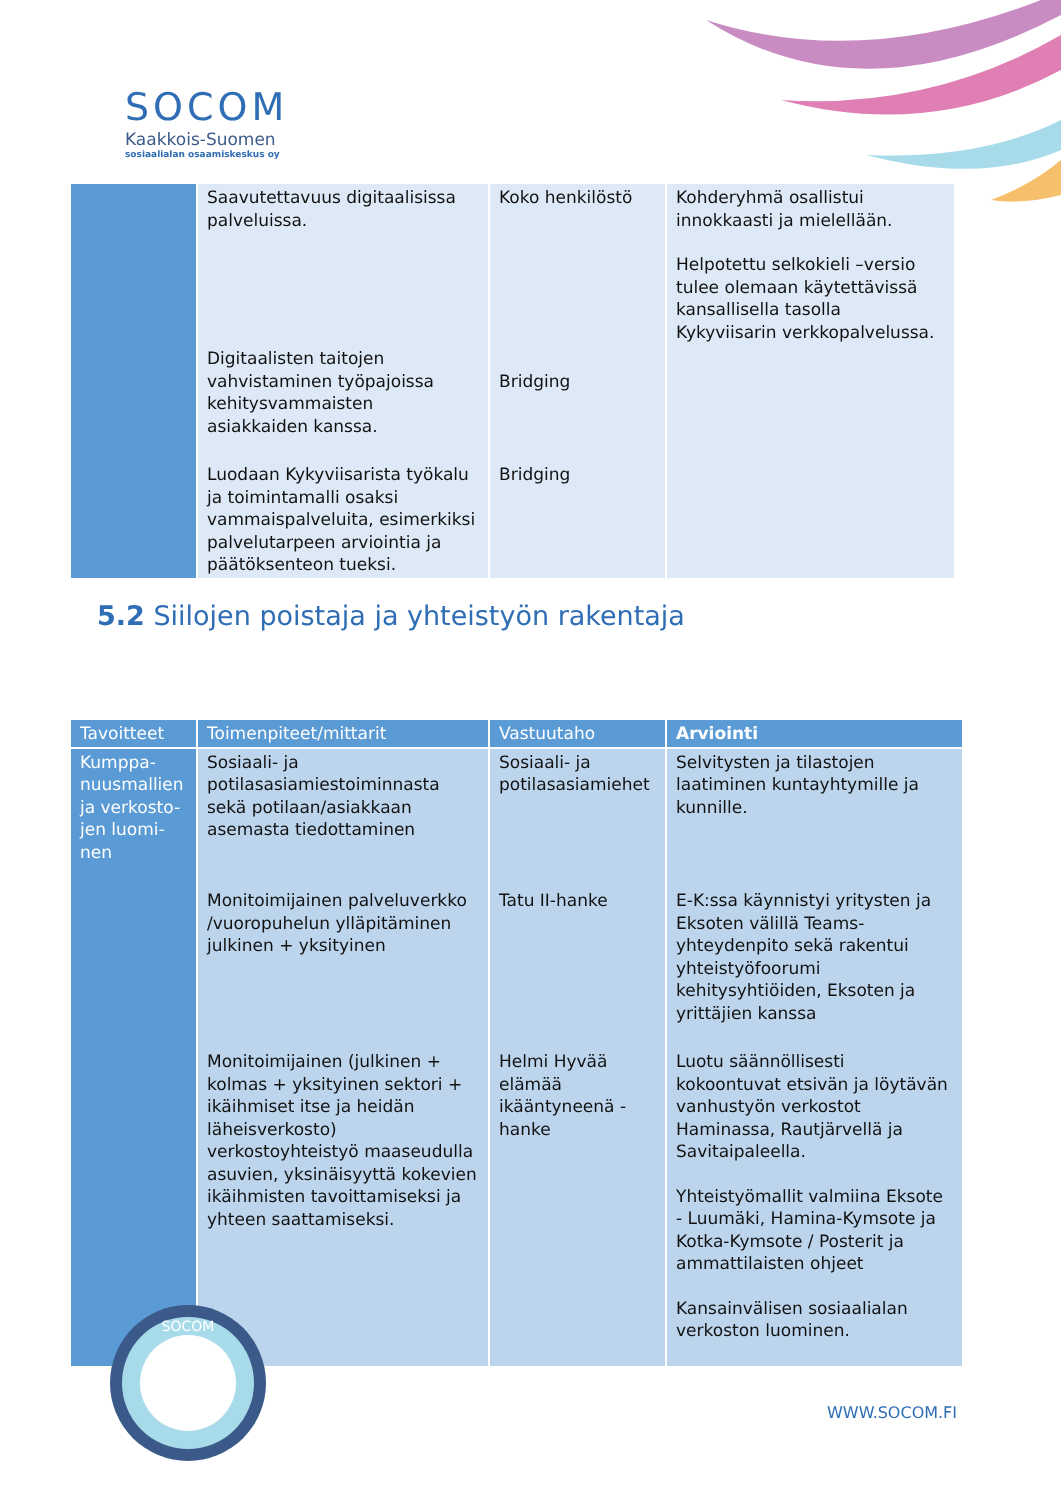SOCOM
Kaakkois-Suomen
sosiaalialan osaamiskeskus oy
| | Saavutettavuus digitaalisissa palveluissa. | Koko henkilöstö | Kohderyhmä osallistui innokkaasti ja mielellään. Helpotettu selkokieli –versio tulee olemaan käytettävissä kansallisella tasolla Kykyviisarin verkkopalvelussa. |
| | Digitaalisten taitojen vahvistaminen työpajoissa kehitysvammaisten asiakkaiden kanssa. | Bridging | |
| | Luodaan Kykyviisarista työkalu ja toimintamalli osaksi vammaispalveluita, esimerkiksi palvelutarpeen arviointia ja päätöksenteon tueksi. | Bridging | |
5.2 Siilojen poistaja ja yhteistyön rakentaja
| Tavoitteet | Toimenpiteet/mittarit | Vastuutaho | Arviointi |
| --- | --- | --- | --- |
| Kumppa-nuusmallien ja verkosto-jen luomi-nen | Sosiaali- ja potilasasiamiestoiminnasta sekä potilaan/asiakkaan asemasta tiedottaminen | Sosiaali- ja potilasasiamiehet | Selvitysten ja tilastojen laatiminen kuntayhtymille ja kunnille. |
| | Monitoimijainen palveluverkko /vuoropuhelun ylläpitäminen julkinen + yksityinen | Tatu II-hanke | E-K:ssa käynnistyi yritysten ja Eksoten välillä Teams-yhteydenpito sekä rakentui yhteistyöfoorumi kehitysyhtiöiden, Eksoten ja yrittäjien kanssa |
| | Monitoimijainen (julkinen + kolmas + yksityinen sektori + ikäihmiset itse ja heidän läheisverkosto) verkostoyhteistyö maaseudulla asuvien, yksinäisyyttä kokevien ikäihmisten tavoittamiseksi ja yhteen saattamiseksi. | Helmi Hyvää elämää ikääntyneenä -hanke | Luotu säännöllisesti kokoontuvat etsivän ja löytävän vanhustyön verkostot Haminassa, Rautjärvellä ja Savitaipaleella. Yhteistyömallit valmiina Eksote - Luumäki, Hamina-Kymsote ja Kotka-Kymsote / Posterit ja ammattilaisten ohjeet Kansainvälisen sosiaalialan verkoston luominen. |
SOCOM
WWW.SOCOM.FI